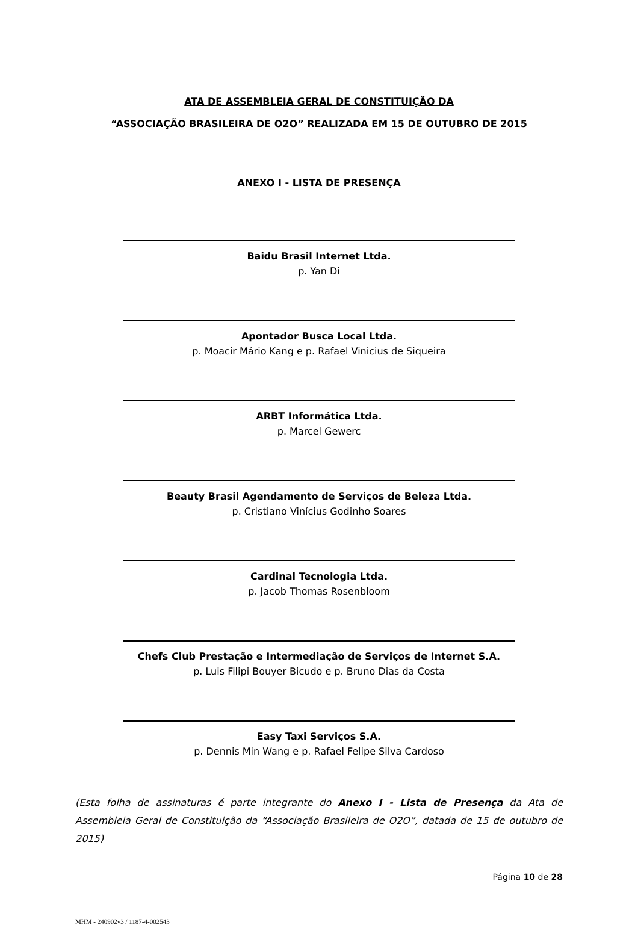ATA DE ASSEMBLEIA GERAL DE CONSTITUIÇÃO DA
“ASSOCIAÇÃO BRASILEIRA DE O2O” REALIZADA EM 15 DE OUTUBRO DE 2015
ANEXO I - LISTA DE PRESENÇA
Baidu Brasil Internet Ltda.
p. Yan Di
Apontador Busca Local Ltda.
p. Moacir Mário Kang e p. Rafael Vinicius de Siqueira
ARBT Informática Ltda.
p. Marcel Gewerc
Beauty Brasil Agendamento de Serviços de Beleza Ltda.
p. Cristiano Vinícius Godinho Soares
Cardinal Tecnologia Ltda.
p. Jacob Thomas Rosenbloom
Chefs Club Prestação e Intermediação de Serviços de Internet S.A.
p. Luis Filipi Bouyer Bicudo e p. Bruno Dias da Costa
Easy Taxi Serviços S.A.
p. Dennis Min Wang e p. Rafael Felipe Silva Cardoso
(Esta folha de assinaturas é parte integrante do Anexo I - Lista de Presença da Ata de Assembleia Geral de Constituição da “Associação Brasileira de O2O”, datada de 15 de outubro de 2015)
Página 10 de 28
MHM - 240902v3 / 1187-4-002543